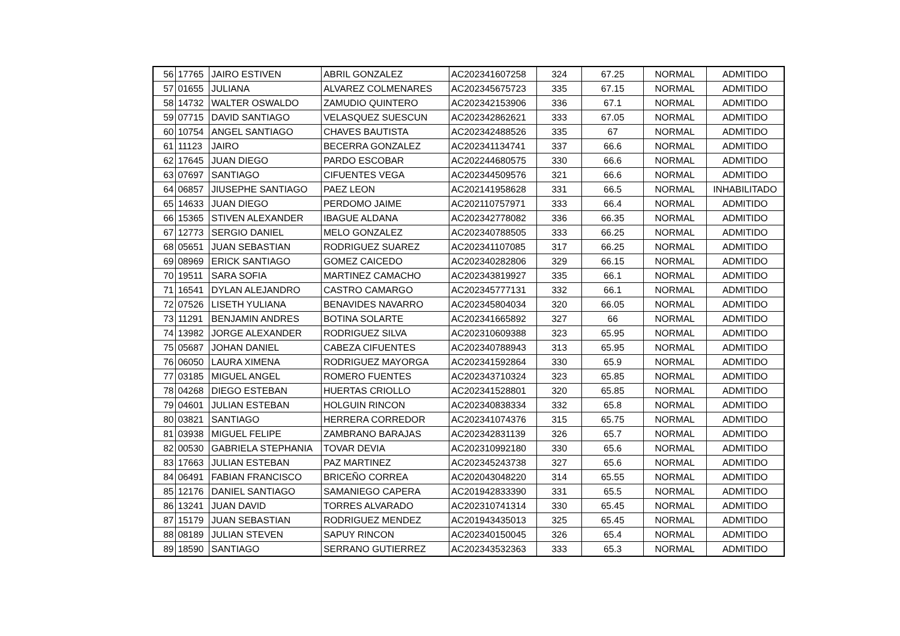| 56 | 17765 | JAIRO ESTIVEN | ABRIL GONZALEZ | AC202341607258 | 324 | 67.25 | NORMAL | ADMITIDO |
| 57 | 01655 | JULIANA | ALVAREZ COLMENARES | AC202345675723 | 335 | 67.15 | NORMAL | ADMITIDO |
| 58 | 14732 | WALTER OSWALDO | ZAMUDIO QUINTERO | AC202342153906 | 336 | 67.1 | NORMAL | ADMITIDO |
| 59 | 07715 | DAVID SANTIAGO | VELASQUEZ SUESCUN | AC202342862621 | 333 | 67.05 | NORMAL | ADMITIDO |
| 60 | 10754 | ANGEL SANTIAGO | CHAVES BAUTISTA | AC202342488526 | 335 | 67 | NORMAL | ADMITIDO |
| 61 | 11123 | JAIRO | BECERRA GONZALEZ | AC202341134741 | 337 | 66.6 | NORMAL | ADMITIDO |
| 62 | 17645 | JUAN DIEGO | PARDO ESCOBAR | AC202244680575 | 330 | 66.6 | NORMAL | ADMITIDO |
| 63 | 07697 | SANTIAGO | CIFUENTES VEGA | AC202344509576 | 321 | 66.6 | NORMAL | ADMITIDO |
| 64 | 06857 | JIUSEPHE SANTIAGO | PAEZ LEON | AC202141958628 | 331 | 66.5 | NORMAL | INHABILITADO |
| 65 | 14633 | JUAN DIEGO | PERDOMO JAIME | AC202110757971 | 333 | 66.4 | NORMAL | ADMITIDO |
| 66 | 15365 | STIVEN ALEXANDER | IBAGUE ALDANA | AC202342778082 | 336 | 66.35 | NORMAL | ADMITIDO |
| 67 | 12773 | SERGIO DANIEL | MELO GONZALEZ | AC202340788505 | 333 | 66.25 | NORMAL | ADMITIDO |
| 68 | 05651 | JUAN SEBASTIAN | RODRIGUEZ SUAREZ | AC202341107085 | 317 | 66.25 | NORMAL | ADMITIDO |
| 69 | 08969 | ERICK SANTIAGO | GOMEZ CAICEDO | AC202340282806 | 329 | 66.15 | NORMAL | ADMITIDO |
| 70 | 19511 | SARA SOFIA | MARTINEZ CAMACHO | AC202343819927 | 335 | 66.1 | NORMAL | ADMITIDO |
| 71 | 16541 | DYLAN ALEJANDRO | CASTRO CAMARGO | AC202345777131 | 332 | 66.1 | NORMAL | ADMITIDO |
| 72 | 07526 | LISETH YULIANA | BENAVIDES NAVARRO | AC202345804034 | 320 | 66.05 | NORMAL | ADMITIDO |
| 73 | 11291 | BENJAMIN ANDRES | BOTINA SOLARTE | AC202341665892 | 327 | 66 | NORMAL | ADMITIDO |
| 74 | 13982 | JORGE ALEXANDER | RODRIGUEZ SILVA | AC202310609388 | 323 | 65.95 | NORMAL | ADMITIDO |
| 75 | 05687 | JOHAN DANIEL | CABEZA CIFUENTES | AC202340788943 | 313 | 65.95 | NORMAL | ADMITIDO |
| 76 | 06050 | LAURA XIMENA | RODRIGUEZ MAYORGA | AC202341592864 | 330 | 65.9 | NORMAL | ADMITIDO |
| 77 | 03185 | MIGUEL ANGEL | ROMERO FUENTES | AC202343710324 | 323 | 65.85 | NORMAL | ADMITIDO |
| 78 | 04268 | DIEGO ESTEBAN | HUERTAS CRIOLLO | AC202341528801 | 320 | 65.85 | NORMAL | ADMITIDO |
| 79 | 04601 | JULIAN ESTEBAN | HOLGUIN RINCON | AC202340838334 | 332 | 65.8 | NORMAL | ADMITIDO |
| 80 | 03821 | SANTIAGO | HERRERA CORREDOR | AC202341074376 | 315 | 65.75 | NORMAL | ADMITIDO |
| 81 | 03938 | MIGUEL FELIPE | ZAMBRANO BARAJAS | AC202342831139 | 326 | 65.7 | NORMAL | ADMITIDO |
| 82 | 00530 | GABRIELA STEPHANIA | TOVAR DEVIA | AC202310992180 | 330 | 65.6 | NORMAL | ADMITIDO |
| 83 | 17663 | JULIAN ESTEBAN | PAZ MARTINEZ | AC202345243738 | 327 | 65.6 | NORMAL | ADMITIDO |
| 84 | 06491 | FABIAN FRANCISCO | BRICEÑO CORREA | AC202043048220 | 314 | 65.55 | NORMAL | ADMITIDO |
| 85 | 12176 | DANIEL SANTIAGO | SAMANIEGO CAPERA | AC201942833390 | 331 | 65.5 | NORMAL | ADMITIDO |
| 86 | 13241 | JUAN DAVID | TORRES ALVARADO | AC202310741314 | 330 | 65.45 | NORMAL | ADMITIDO |
| 87 | 15179 | JUAN SEBASTIAN | RODRIGUEZ MENDEZ | AC201943435013 | 325 | 65.45 | NORMAL | ADMITIDO |
| 88 | 08189 | JULIAN STEVEN | SAPUY RINCON | AC202340150045 | 326 | 65.4 | NORMAL | ADMITIDO |
| 89 | 18590 | SANTIAGO | SERRANO GUTIERREZ | AC202343532363 | 333 | 65.3 | NORMAL | ADMITIDO |